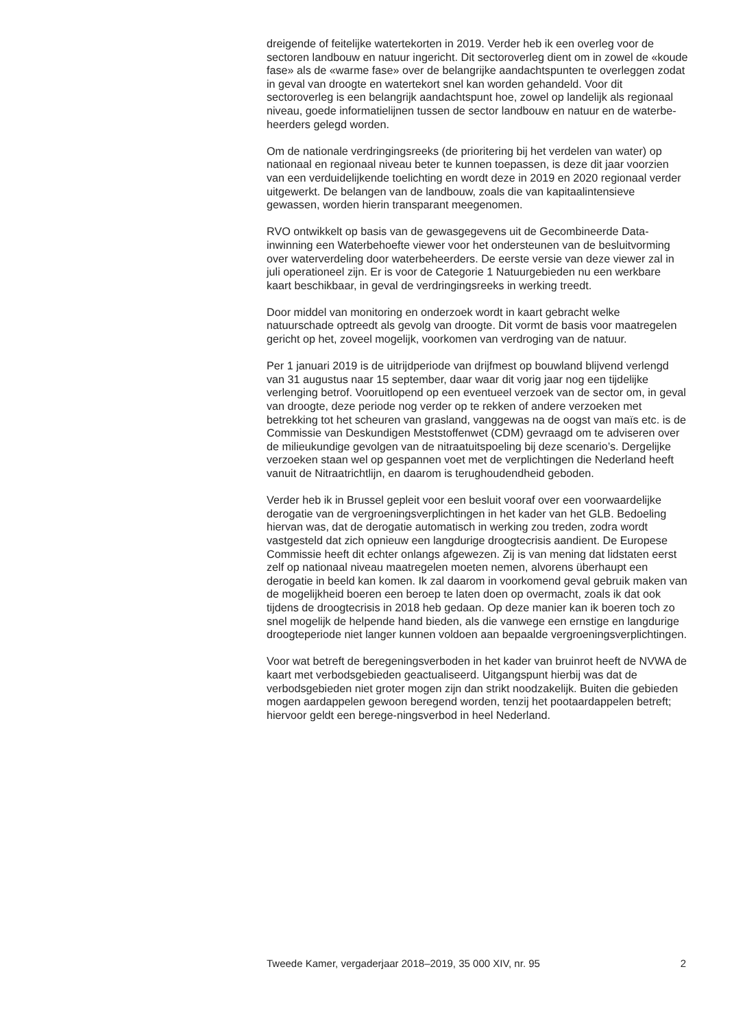dreigende of feitelijke watertekorten in 2019. Verder heb ik een overleg voor de sectoren landbouw en natuur ingericht. Dit sectoroverleg dient om in zowel de «koude fase» als de «warme fase» over de belangrijke aandachtspunten te overleggen zodat in geval van droogte en watertekort snel kan worden gehandeld. Voor dit sectoroverleg is een belangrijk aandachtspunt hoe, zowel op landelijk als regionaal niveau, goede informatielijnen tussen de sector landbouw en natuur en de waterbe-heerders gelegd worden.
Om de nationale verdringingsreeks (de prioritering bij het verdelen van water) op nationaal en regionaal niveau beter te kunnen toepassen, is deze dit jaar voorzien van een verduidelijkende toelichting en wordt deze in 2019 en 2020 regionaal verder uitgewerkt. De belangen van de landbouw, zoals die van kapitaalintensieve gewassen, worden hierin transparant meegenomen.
RVO ontwikkelt op basis van de gewasgegevens uit de Gecombineerde Data-inwinning een Waterbehoefte viewer voor het ondersteunen van de besluitvorming over waterverdeling door waterbeheerders. De eerste versie van deze viewer zal in juli operationeel zijn. Er is voor de Categorie 1 Natuurgebieden nu een werkbare kaart beschikbaar, in geval de verdringingsreeks in werking treedt.
Door middel van monitoring en onderzoek wordt in kaart gebracht welke natuurschade optreedt als gevolg van droogte. Dit vormt de basis voor maatregelen gericht op het, zoveel mogelijk, voorkomen van verdroging van de natuur.
Per 1 januari 2019 is de uitrijdperiode van drijfmest op bouwland blijvend verlengd van 31 augustus naar 15 september, daar waar dit vorig jaar nog een tijdelijke verlenging betrof. Vooruitlopend op een eventueel verzoek van de sector om, in geval van droogte, deze periode nog verder op te rekken of andere verzoeken met betrekking tot het scheuren van grasland, vanggewas na de oogst van maïs etc. is de Commissie van Deskundigen Meststoffenwet (CDM) gevraagd om te adviseren over de milieukundige gevolgen van de nitraatuitspoeling bij deze scenario’s. Dergelijke verzoeken staan wel op gespannen voet met de verplichtingen die Nederland heeft vanuit de Nitraatrichtlijn, en daarom is terughoudendheid geboden.
Verder heb ik in Brussel gepleit voor een besluit vooraf over een voorwaardelijke derogatie van de vergroeningsverplichtingen in het kader van het GLB. Bedoeling hiervan was, dat de derogatie automatisch in werking zou treden, zodra wordt vastgesteld dat zich opnieuw een langdurige droogtecrisis aandient. De Europese Commissie heeft dit echter onlangs afgewezen. Zij is van mening dat lidstaten eerst zelf op nationaal niveau maatregelen moeten nemen, alvorens überhaupt een derogatie in beeld kan komen. Ik zal daarom in voorkomend geval gebruik maken van de mogelijkheid boeren een beroep te laten doen op overmacht, zoals ik dat ook tijdens de droogtecrisis in 2018 heb gedaan. Op deze manier kan ik boeren toch zo snel mogelijk de helpende hand bieden, als die vanwege een ernstige en langdurige droogteperiode niet langer kunnen voldoen aan bepaalde vergroeningsverplichtingen.
Voor wat betreft de beregeningsverboden in het kader van bruinrot heeft de NVWA de kaart met verbodsgebieden geactualiseerd. Uitgangspunt hierbij was dat de verbodsgebieden niet groter mogen zijn dan strikt noodzakelijk. Buiten die gebieden mogen aardappelen gewoon beregend worden, tenzij het pootaardappelen betreft; hiervoor geldt een berege-ningsverbod in heel Nederland.
Tweede Kamer, vergaderjaar 2018–2019, 35 000 XIV, nr. 95 2